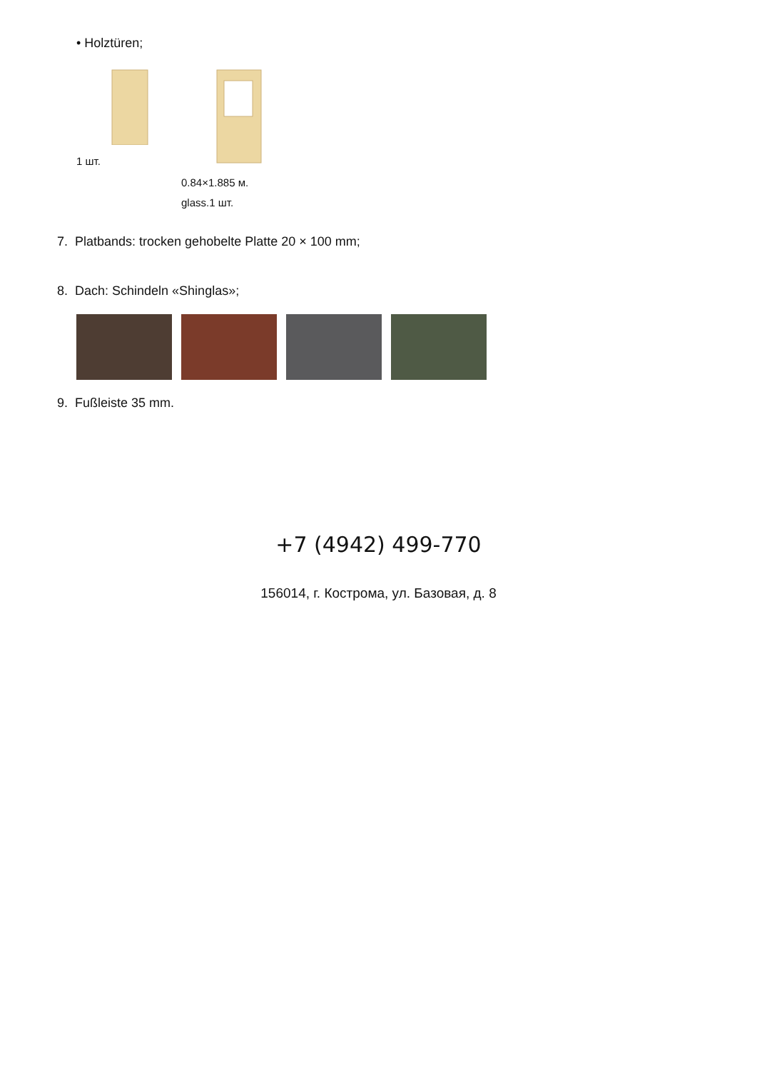• Holztüren;
1 шт.
0.84×1.885 м.
glass.1 шт.
7. Platbands: trocken gehobelte Platte 20 × 100 mm;
8. Dach: Schindeln «Shinglas»;
9. Fußleiste 35 mm.
+7 (4942) 499-770
156014, г. Кострома, ул. Базовая, д. 8